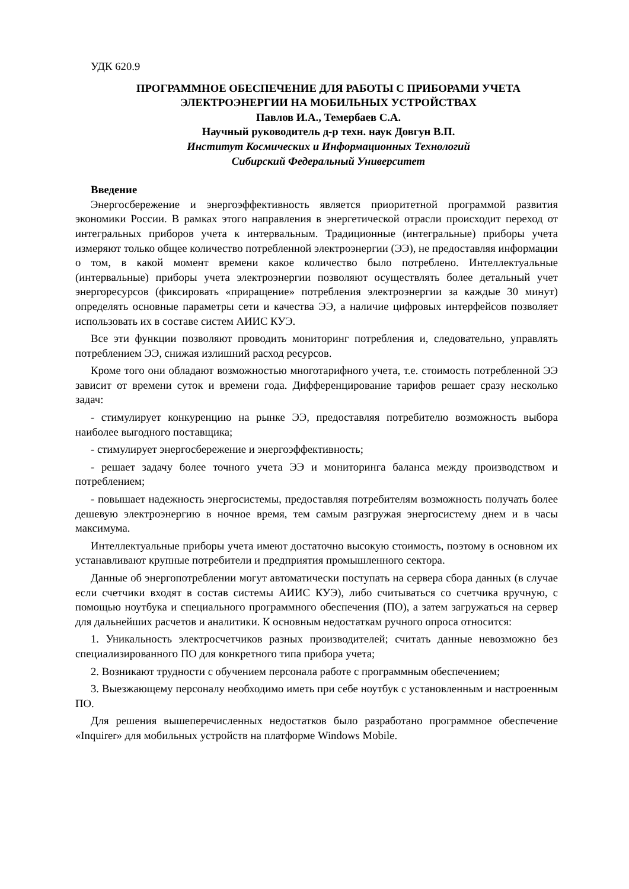УДК 620.9
ПРОГРАММНОЕ ОБЕСПЕЧЕНИЕ ДЛЯ РАБОТЫ С ПРИБОРАМИ УЧЕТА ЭЛЕКТРОЭНЕРГИИ НА МОБИЛЬНЫХ УСТРОЙСТВАХ
Павлов И.А., Темербаев С.А.
Научный руководитель д-р техн. наук Довгун В.П.
Институт Космических и Информационных Технологий
Сибирский Федеральный Университет
Введение
Энергосбережение и энергоэффективность является приоритетной программой развития экономики России. В рамках этого направления в энергетической отрасли происходит переход от интегральных приборов учета к интервальным. Традиционные (интегральные) приборы учета измеряют только общее количество потребленной электроэнергии (ЭЭ), не предоставляя информации о том, в какой момент времени какое количество было потреблено. Интеллектуальные (интервальные) приборы учета электроэнергии позволяют осуществлять более детальный учет энергоресурсов (фиксировать «приращение» потребления электроэнергии за каждые 30 минут) определять основные параметры сети и качества ЭЭ, а наличие цифровых интерфейсов позволяет использовать их в составе систем АИИС КУЭ.
Все эти функции позволяют проводить мониторинг потребления и, следовательно, управлять потреблением ЭЭ, снижая излишний расход ресурсов.
Кроме того они обладают возможностью многотарифного учета, т.е. стоимость потребленной ЭЭ зависит от времени суток и времени года. Дифференцирование тарифов решает сразу несколько задач:
- стимулирует конкуренцию на рынке ЭЭ, предоставляя потребителю возможность выбора наиболее выгодного поставщика;
- стимулирует энергосбережение и энергоэффективность;
- решает задачу более точного учета ЭЭ и мониторинга баланса между производством и потреблением;
- повышает надежность энергосистемы, предоставляя потребителям возможность получать более дешевую электроэнергию в ночное время, тем самым разгружая энергосистему днем и в часы максимума.
Интеллектуальные приборы учета имеют достаточно высокую стоимость, поэтому в основном их устанавливают крупные потребители и предприятия промышленного сектора.
Данные об энергопотреблении могут автоматически поступать на сервера сбора данных (в случае если счетчики входят в состав системы АИИС КУЭ), либо считываться со счетчика вручную, с помощью ноутбука и специального программного обеспечения (ПО), а затем загружаться на сервер для дальнейших расчетов и аналитики. К основным недостаткам ручного опроса относится:
1. Уникальность электросчетчиков разных производителей; считать данные невозможно без специализированного ПО для конкретного типа прибора учета;
2. Возникают трудности с обучением персонала работе с программным обеспечением;
3. Выезжающему персоналу необходимо иметь при себе ноутбук с установленным и настроенным ПО.
Для решения вышеперечисленных недостатков было разработано программное обеспечение «Inquirer» для мобильных устройств на платформе Windows Mobile.